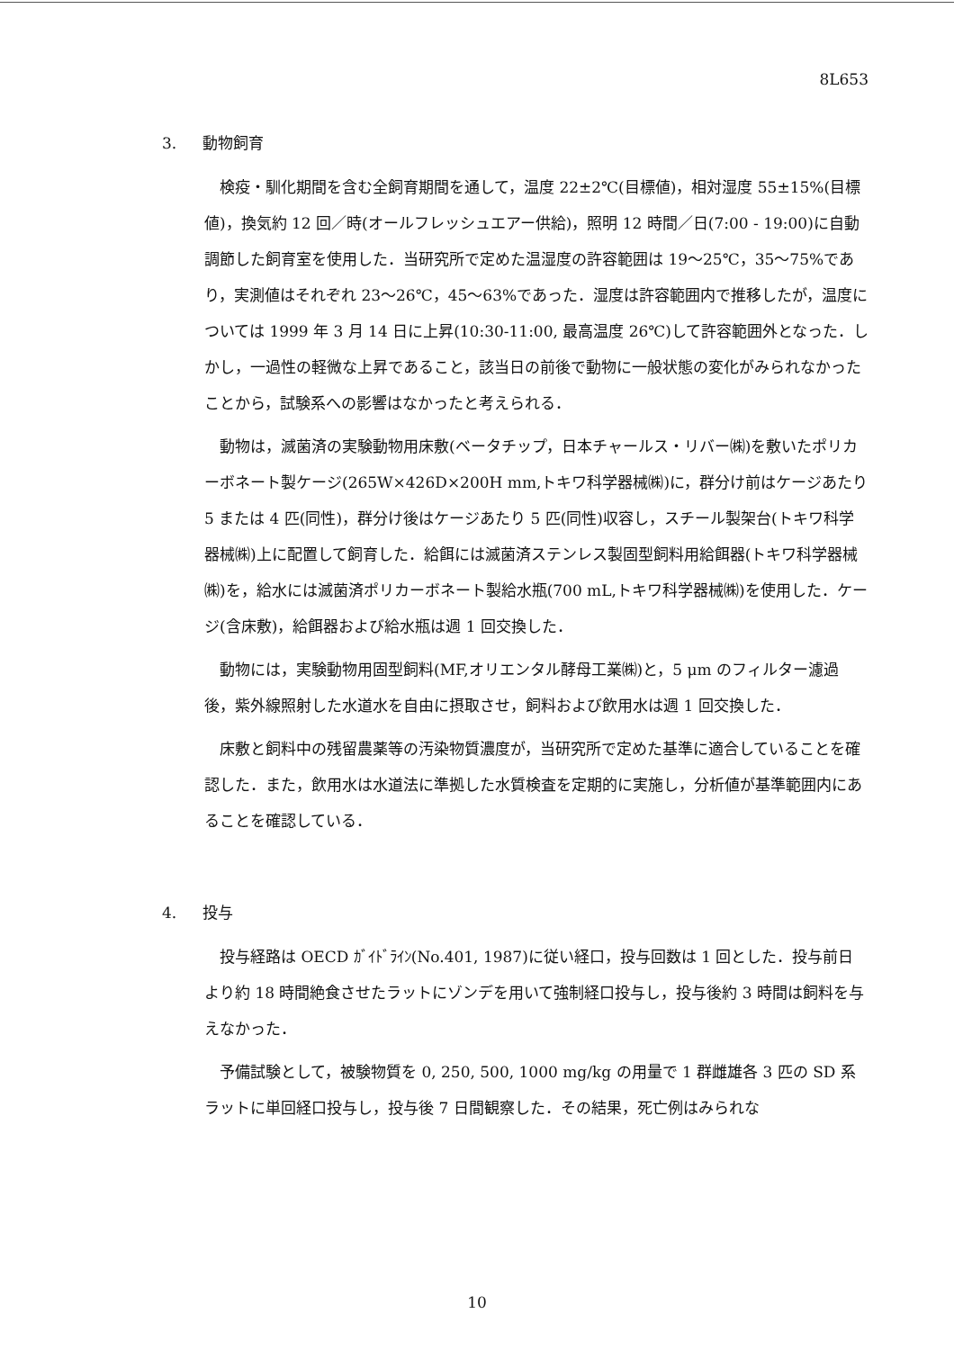8L653
3. 動物飼育
検疫・馴化期間を含む全飼育期間を通して，温度 22±2℃(目標値)，相対湿度 55±15%(目標値)，換気約 12 回／時(オールフレッシュエアー供給)，照明 12 時間／日(7:00 - 19:00)に自動調節した飼育室を使用した．当研究所で定めた温湿度の許容範囲は 19～25℃，35～75%であり，実測値はそれぞれ 23～26℃，45～63%であった．湿度は許容範囲内で推移したが，温度については 1999 年 3 月 14 日に上昇(10:30-11:00, 最高温度 26℃)して許容範囲外となった．しかし，一過性の軽微な上昇であること，該当日の前後で動物に一般状態の変化がみられなかったことから，試験系への影響はなかったと考えられる．
動物は，滅菌済の実験動物用床敷(ベータチップ，日本チャールス・リバー㈱)を敷いたポリカーボネート製ケージ(265W×426D×200H mm,トキワ科学器械㈱)に，群分け前はケージあたり 5 または 4 匹(同性)，群分け後はケージあたり 5 匹(同性)収容し，スチール製架台(トキワ科学器械㈱)上に配置して飼育した．給餌には滅菌済ステンレス製固型飼料用給餌器(トキワ科学器械㈱)を，給水には滅菌済ポリカーボネート製給水瓶(700 mL,トキワ科学器械㈱)を使用した．ケージ(含床敷)，給餌器および給水瓶は週 1 回交換した．
動物には，実験動物用固型飼料(MF,オリエンタル酵母工業㈱)と，5 μm のフィルター濾過後，紫外線照射した水道水を自由に摂取させ，飼料および飲用水は週 1 回交換した．
床敷と飼料中の残留農薬等の汚染物質濃度が，当研究所で定めた基準に適合していることを確認した．また，飲用水は水道法に準拠した水質検査を定期的に実施し，分析値が基準範囲内にあることを確認している．
4. 投与
投与経路は OECD ｶﾞｲﾄﾞﾗｲﾝ(No.401, 1987)に従い経口，投与回数は 1 回とした．投与前日より約 18 時間絶食させたラットにゾンデを用いて強制経口投与し，投与後約 3 時間は飼料を与えなかった．
予備試験として，被験物質を 0, 250, 500, 1000 mg/kg の用量で 1 群雌雄各 3 匹の SD 系ラットに単回経口投与し，投与後 7 日間観察した．その結果，死亡例はみられな
10